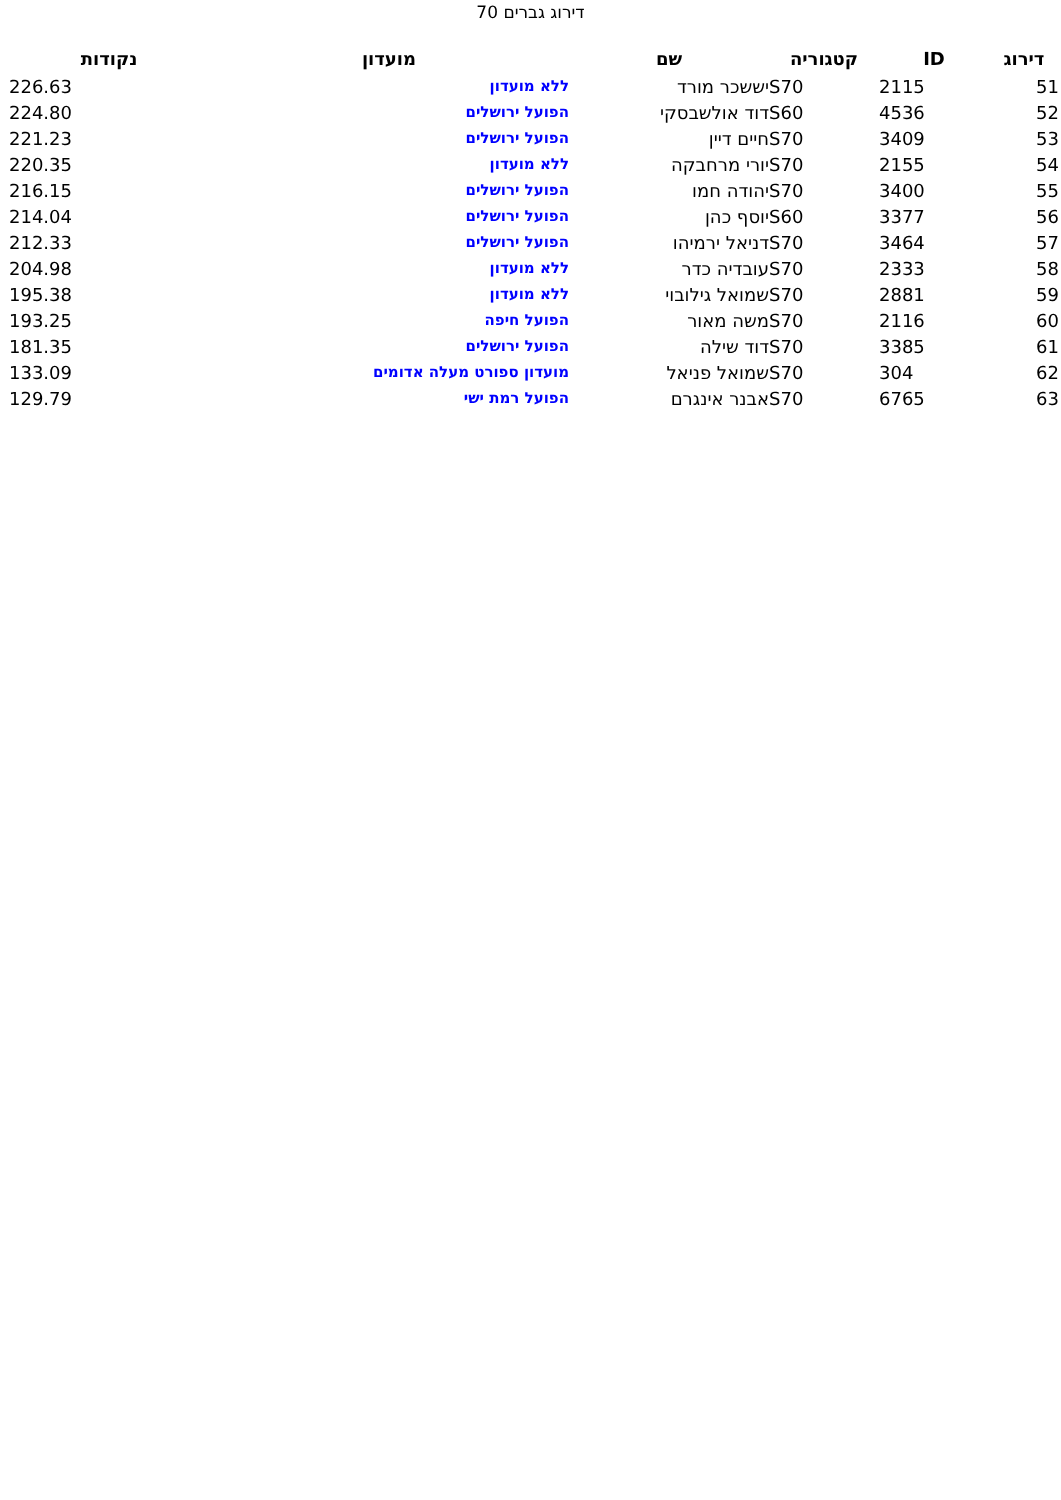דירוג גברים 70
| דירוג | ID | קטגוריה | שם | מועדון | נקודות |
| --- | --- | --- | --- | --- | --- |
| 51 | 2115 | S70 | יששכר מורד | ללא מועדון | 226.63 |
| 52 | 4536 | S60 | דוד אולשבסקי | הפועל ירושלים | 224.80 |
| 53 | 3409 | S70 | חיים דיין | הפועל ירושלים | 221.23 |
| 54 | 2155 | S70 | יורי מרחבקה | ללא מועדון | 220.35 |
| 55 | 3400 | S70 | יהודה חמו | הפועל ירושלים | 216.15 |
| 56 | 3377 | S60 | יוסף כהן | הפועל ירושלים | 214.04 |
| 57 | 3464 | S70 | דניאל ירמיהו | הפועל ירושלים | 212.33 |
| 58 | 2333 | S70 | עובדיה כדר | ללא מועדון | 204.98 |
| 59 | 2881 | S70 | שמואל גילובוי | ללא מועדון | 195.38 |
| 60 | 2116 | S70 | משה מאור | הפועל חיפה | 193.25 |
| 61 | 3385 | S70 | דוד שילה | הפועל ירושלים | 181.35 |
| 62 | 304 | S70 | שמואל פניאל | מועדון ספורט מעלה אדומים | 133.09 |
| 63 | 6765 | S70 | אבנר אינגרם | הפועל רמת ישי | 129.79 |